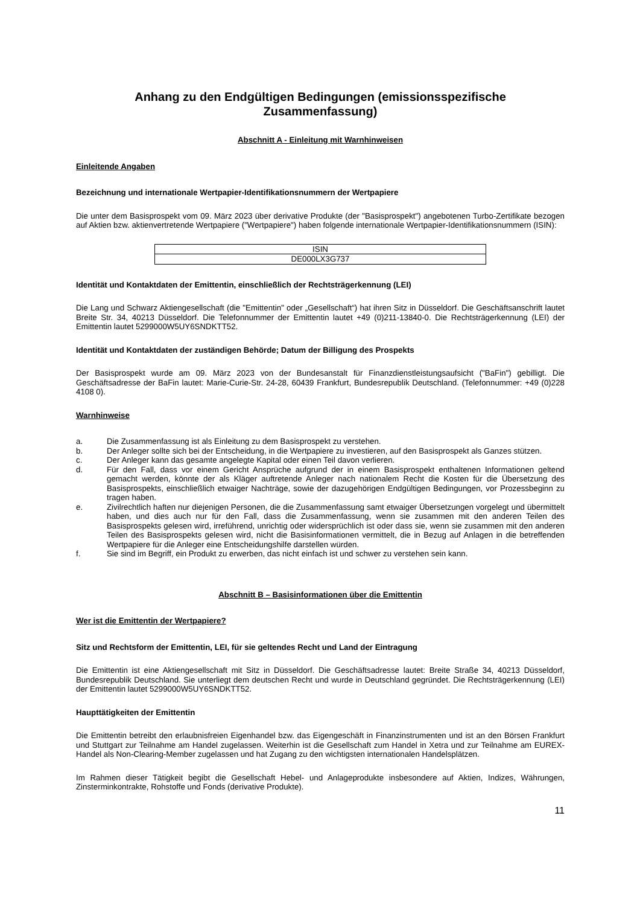Anhang zu den Endgültigen Bedingungen (emissionsspezifische Zusammenfassung)
Abschnitt A - Einleitung mit Warnhinweisen
Einleitende Angaben
Bezeichnung und internationale Wertpapier-Identifikationsnummern der Wertpapiere
Die unter dem Basisprospekt vom 09. März 2023 über derivative Produkte (der "Basisprospekt") angebotenen Turbo-Zertifikate bezogen auf Aktien bzw. aktienvertretende Wertpapiere ("Wertpapiere") haben folgende internationale Wertpapier-Identifikationsnummern (ISIN):
| ISIN |
| DE000LX3G737 |
Identität und Kontaktdaten der Emittentin, einschließlich der Rechtsträgerkennung (LEI)
Die Lang und Schwarz Aktiengesellschaft (die "Emittentin" oder „Gesellschaft“) hat ihren Sitz in Düsseldorf. Die Geschäftsanschrift lautet Breite Str. 34, 40213 Düsseldorf. Die Telefonnummer der Emittentin lautet +49 (0)211-13840-0. Die Rechtsträgerkennung (LEI) der Emittentin lautet 5299000W5UY6SNDKTT52.
Identität und Kontaktdaten der zuständigen Behörde; Datum der Billigung des Prospekts
Der Basisprospekt wurde am 09. März 2023 von der Bundesanstalt für Finanzdienstleistungsaufsicht ("BaFin") gebilligt. Die Geschäftsadresse der BaFin lautet: Marie-Curie-Str. 24-28, 60439 Frankfurt, Bundesrepublik Deutschland. (Telefonnummer: +49 (0)228 4108 0).
Warnhinweise
a. Die Zusammenfassung ist als Einleitung zu dem Basisprospekt zu verstehen.
b. Der Anleger sollte sich bei der Entscheidung, in die Wertpapiere zu investieren, auf den Basisprospekt als Ganzes stützen.
c. Der Anleger kann das gesamte angelegte Kapital oder einen Teil davon verlieren.
d. Für den Fall, dass vor einem Gericht Ansprüche aufgrund der in einem Basisprospekt enthaltenen Informationen geltend gemacht werden, könnte der als Kläger auftretende Anleger nach nationalem Recht die Kosten für die Übersetzung des Basisprospekts, einschließlich etwaiger Nachträge, sowie der dazugehörigen Endgültigen Bedingungen, vor Prozessbeginn zu tragen haben.
e. Zivilrechtlich haften nur diejenigen Personen, die die Zusammenfassung samt etwaiger Übersetzungen vorgelegt und übermittelt haben, und dies auch nur für den Fall, dass die Zusammenfassung, wenn sie zusammen mit den anderen Teilen des Basisprospekts gelesen wird, irreführend, unrichtig oder widersprüchlich ist oder dass sie, wenn sie zusammen mit den anderen Teilen des Basisprospekts gelesen wird, nicht die Basisinformationen vermittelt, die in Bezug auf Anlagen in die betreffenden Wertpapiere für die Anleger eine Entscheidungshilfe darstellen würden.
f. Sie sind im Begriff, ein Produkt zu erwerben, das nicht einfach ist und schwer zu verstehen sein kann.
Abschnitt B – Basisinformationen über die Emittentin
Wer ist die Emittentin der Wertpapiere?
Sitz und Rechtsform der Emittentin, LEI, für sie geltendes Recht und Land der Eintragung
Die Emittentin ist eine Aktiengesellschaft mit Sitz in Düsseldorf. Die Geschäftsadresse lautet: Breite Straße 34, 40213 Düsseldorf, Bundesrepublik Deutschland. Sie unterliegt dem deutschen Recht und wurde in Deutschland gegründet. Die Rechtsträgerkennung (LEI) der Emittentin lautet 5299000W5UY6SNDKTT52.
Haupttätigkeiten der Emittentin
Die Emittentin betreibt den erlaubnisfreien Eigenhandel bzw. das Eigengeschäft in Finanzinstrumenten und ist an den Börsen Frankfurt und Stuttgart zur Teilnahme am Handel zugelassen. Weiterhin ist die Gesellschaft zum Handel in Xetra und zur Teilnahme am EUREX-Handel als Non-Clearing-Member zugelassen und hat Zugang zu den wichtigsten internationalen Handelsplätzen.
Im Rahmen dieser Tätigkeit begibt die Gesellschaft Hebel- und Anlageprodukte insbesondere auf Aktien, Indizes, Währungen, Zinsterminkontrakte, Rohstoffe und Fonds (derivative Produkte).
11